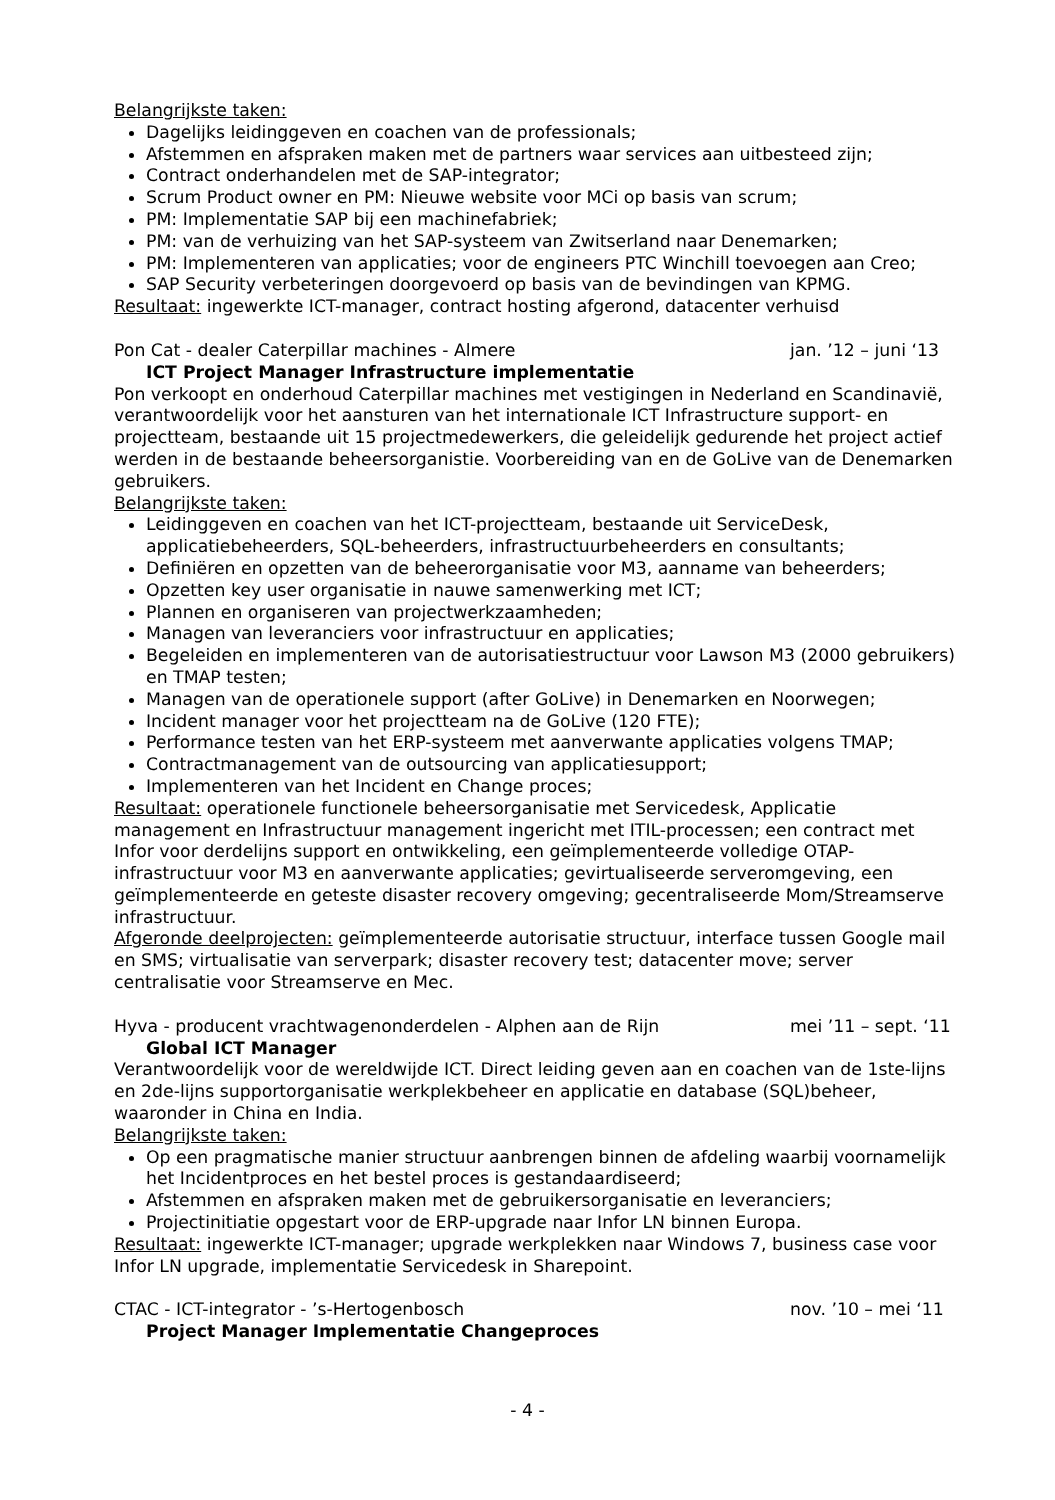Belangrijkste taken:
Dagelijks leidinggeven en coachen van de professionals;
Afstemmen en afspraken maken met de partners waar services aan uitbesteed zijn;
Contract onderhandelen met de SAP-integrator;
Scrum Product owner en PM: Nieuwe website voor MCi op basis van scrum;
PM: Implementatie SAP bij een machinefabriek;
PM: van de verhuizing van het SAP-systeem van Zwitserland naar Denemarken;
PM: Implementeren van applicaties; voor de engineers PTC Winchill toevoegen aan Creo;
SAP Security verbeteringen doorgevoerd op basis van de bevindingen van KPMG.
Resultaat: ingewerkte ICT-manager, contract hosting afgerond, datacenter verhuisd
Pon Cat - dealer Caterpillar machines - Almere jan. ’12 – juni ‘13
ICT Project Manager Infrastructure implementatie
Pon verkoopt en onderhoud Caterpillar machines met vestigingen in Nederland en Scandinavië, verantwoordelijk voor het aansturen van het internationale ICT Infrastructure support- en projectteam, bestaande uit 15 projectmedewerkers, die geleidelijk gedurende het project actief werden in de bestaande beheersorganistie. Voorbereiding van en de GoLive van de Denemarken gebruikers.
Belangrijkste taken:
Leidinggeven en coachen van het ICT-projectteam, bestaande uit ServiceDesk, applicatiebeheerders, SQL-beheerders, infrastructuurbeheerders en consultants;
Definiëren en opzetten van de beheerorganisatie voor M3, aanname van beheerders;
Opzetten key user organisatie in nauwe samenwerking met ICT;
Plannen en organiseren van projectwerkzaamheden;
Managen van leveranciers voor infrastructuur en applicaties;
Begeleiden en implementeren van de autorisatiestructuur voor Lawson M3 (2000 gebruikers) en TMAP testen;
Managen van de operationele support (after GoLive) in Denemarken en Noorwegen;
Incident manager voor het projectteam na de GoLive (120 FTE);
Performance testen van het ERP-systeem met aanverwante applicaties volgens TMAP;
Contractmanagement van de outsourcing van applicatiesupport;
Implementeren van het Incident en Change proces;
Resultaat: operationele functionele beheersorganisatie met Servicedesk, Applicatie management en Infrastructuur management ingericht met ITIL-processen; een contract met Infor voor derdelijns support en ontwikkeling, een geïmplementeerde volledige OTAP-infrastructuur voor M3 en aanverwante applicaties; gevirtualiseerde serveromgeving, een geïmplementeerde en geteste disaster recovery omgeving; gecentraliseerde Mom/Streamserve infrastructuur.
Afgeronde deelprojecten: geïmplementeerde autorisatie structuur, interface tussen Google mail en SMS; virtualisatie van serverpark; disaster recovery test; datacenter move; server centralisatie voor Streamserve en Mec.
Hyva - producent vrachtwagenonderdelen - Alphen aan de Rijn mei ’11 – sept. ‘11
Global ICT Manager
Verantwoordelijk voor de wereldwijde ICT. Direct leiding geven aan en coachen van de 1ste-lijns en 2de-lijns supportorganisatie werkplekbeheer en applicatie en database (SQL)beheer, waaronder in China en India.
Belangrijkste taken:
Op een pragmatische manier structuur aanbrengen binnen de afdeling waarbij voornamelijk het Incidentproces en het bestel proces is gestandaardiseerd;
Afstemmen en afspraken maken met de gebruikersorganisatie en leveranciers;
Projectinitiatie opgestart voor de ERP-upgrade naar Infor LN binnen Europa.
Resultaat: ingewerkte ICT-manager; upgrade werkplekken naar Windows 7, business case voor Infor LN upgrade, implementatie Servicedesk in Sharepoint.
CTAC - ICT-integrator - ’s-Hertogenbosch nov. ’10 – mei ‘11
Project Manager Implementatie Changeproces
- 4 -